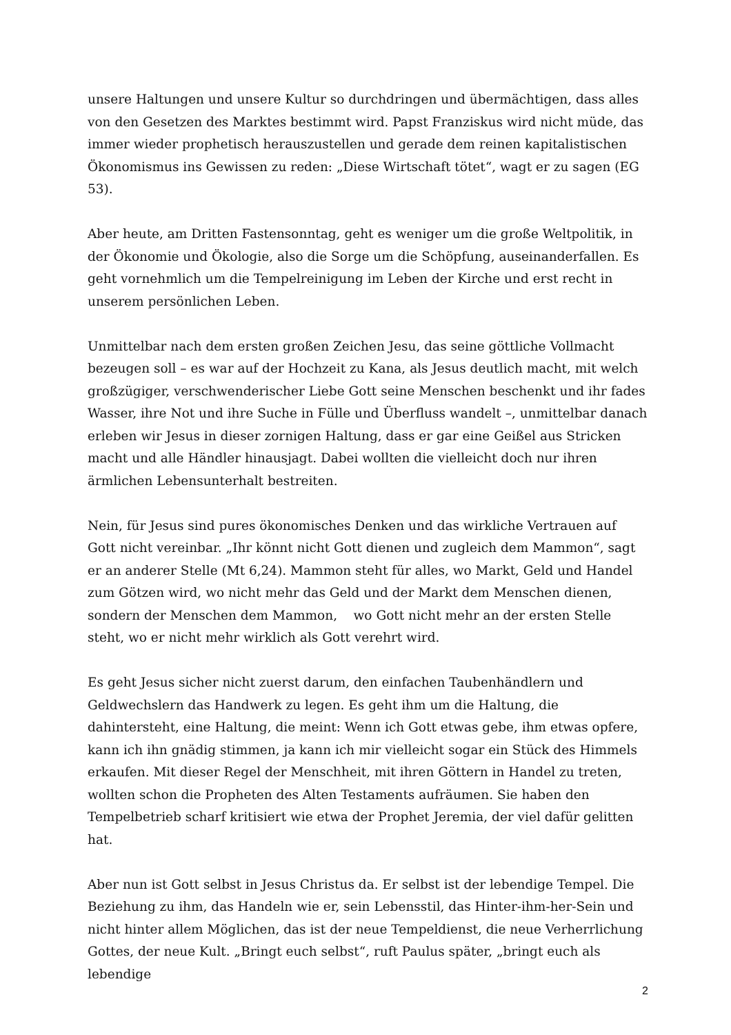unsere Haltungen und unsere Kultur so durchdringen und übermächtigen, dass alles von den Gesetzen des Marktes bestimmt wird. Papst Franziskus wird nicht müde, das immer wieder prophetisch herauszustellen und gerade dem reinen kapitalistischen Ökonomismus ins Gewissen zu reden: „Diese Wirtschaft tötet“, wagt er zu sagen (EG 53).
Aber heute, am Dritten Fastensonntag, geht es weniger um die große Weltpolitik, in der Ökonomie und Ökologie, also die Sorge um die Schöpfung, auseinanderfallen. Es geht vornehmlich um die Tempelreinigung im Leben der Kirche und erst recht in unserem persönlichen Leben.
Unmittelbar nach dem ersten großen Zeichen Jesu, das seine göttliche Vollmacht bezeugen soll – es war auf der Hochzeit zu Kana, als Jesus deutlich macht, mit welch großzügiger, verschwenderischer Liebe Gott seine Menschen beschenkt und ihr fades Wasser, ihre Not und ihre Suche in Fülle und Überfluss wandelt –, unmittelbar danach erleben wir Jesus in dieser zornigen Haltung, dass er gar eine Geißel aus Stricken macht und alle Händler hinausjagt. Dabei wollten die vielleicht doch nur ihren ärmlichen Lebensunterhalt bestreiten.
Nein, für Jesus sind pures ökonomisches Denken und das wirkliche Vertrauen auf Gott nicht vereinbar. „Ihr könnt nicht Gott dienen und zugleich dem Mammon“, sagt er an anderer Stelle (Mt 6,24). Mammon steht für alles, wo Markt, Geld und Handel zum Götzen wird, wo nicht mehr das Geld und der Markt dem Menschen dienen, sondern der Menschen dem Mammon, wo Gott nicht mehr an der ersten Stelle steht, wo er nicht mehr wirklich als Gott verehrt wird.
Es geht Jesus sicher nicht zuerst darum, den einfachen Taubenhändlern und Geldwechslern das Handwerk zu legen. Es geht ihm um die Haltung, die dahintersteht, eine Haltung, die meint: Wenn ich Gott etwas gebe, ihm etwas opfere, kann ich ihn gnädig stimmen, ja kann ich mir vielleicht sogar ein Stück des Himmels erkaufen. Mit dieser Regel der Menschheit, mit ihren Göttern in Handel zu treten, wollten schon die Propheten des Alten Testaments aufräumen. Sie haben den Tempelbetrieb scharf kritisiert wie etwa der Prophet Jeremia, der viel dafür gelitten hat.
Aber nun ist Gott selbst in Jesus Christus da. Er selbst ist der lebendige Tempel. Die Beziehung zu ihm, das Handeln wie er, sein Lebensstil, das Hinter-ihm-her-Sein und nicht hinter allem Möglichen, das ist der neue Tempeldienst, die neue Verherrlichung Gottes, der neue Kult. „Bringt euch selbst“, ruft Paulus später, „bringt euch als lebendige
2